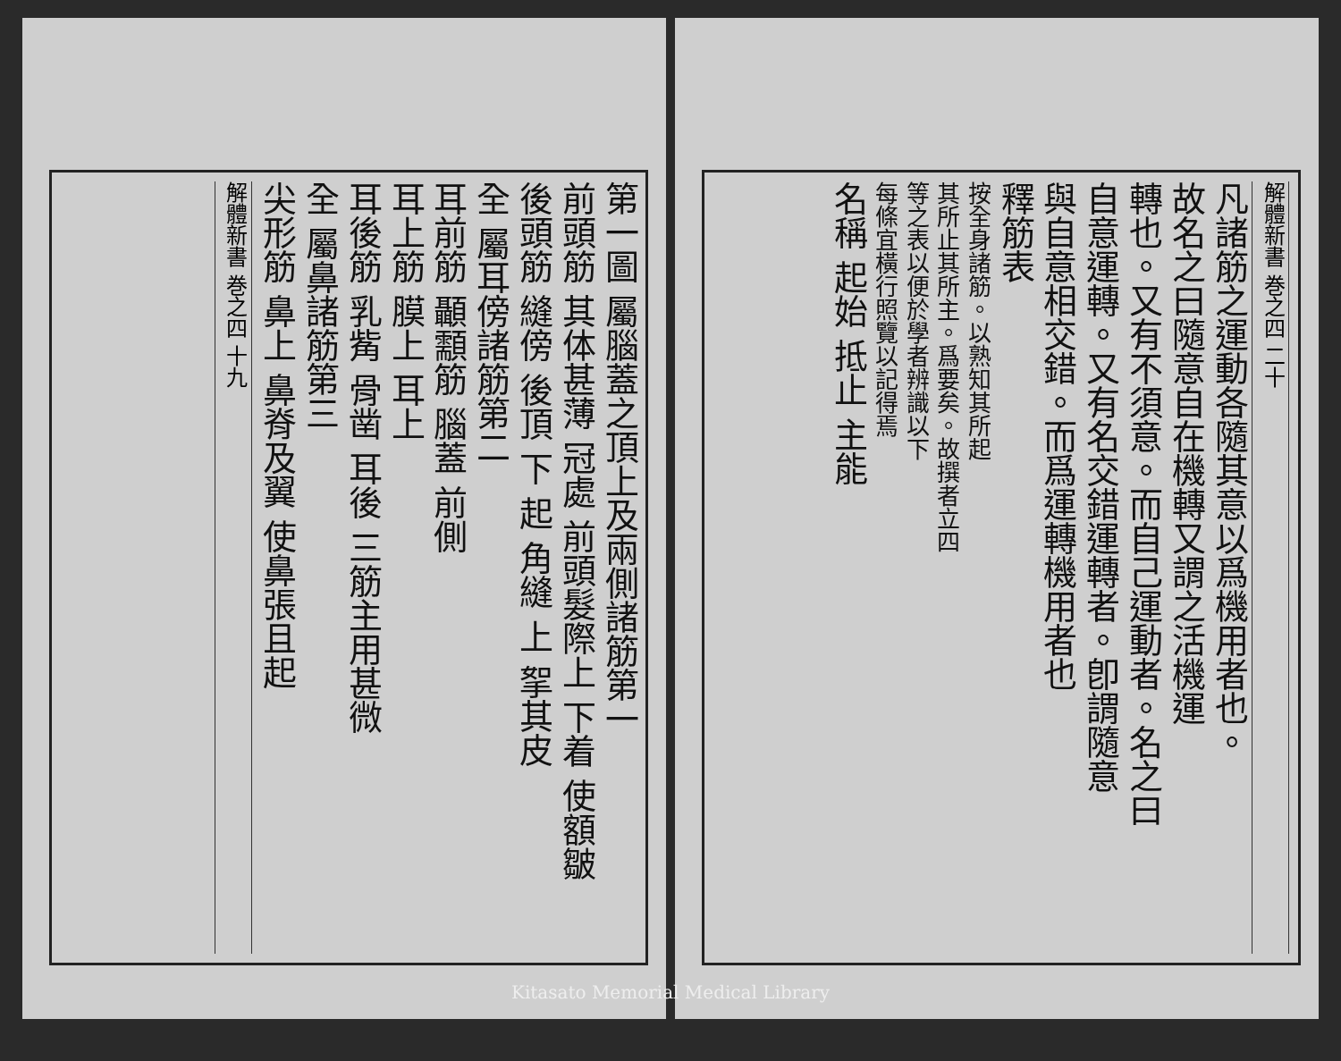第一圖 屬腦蓋之頂上及兩側諸筋第一
前頭筋 其体甚薄 冠處 前頭髮際上 下着 使額皺
後頭筋 縫傍 後頂 下 起 角縫 上 挐其皮
全 屬耳傍諸筋第二
耳前筋 顳顬筋 腦蓋 前側
耳上筋 膜上 耳上
耳後筋 乳觜 骨凿 耳後 三筋主用甚微
全 屬鼻諸筋第三
尖形筋 鼻上 鼻脊及翼 使鼻張且起
解體新書 巻之四 十九
解體新書 巻之四 二十
凡諸筋之運動各隨其意以爲機用者也。
故名之曰隨意自在機轉又謂之活機運
轉也。又有不須意。而自己運動者。名之曰
自意運轉。又有名交錯運轉者。卽謂隨意
與自意相交錯。而爲運轉機用者也
釋筋表
按全身諸筋。以熟知其所起
其所止其所主。爲要矣。故撰者立四
等之表以便於學者辨識以下
每條宜橫行照覽以記得焉
名稱 起始 抵止 主能
Kitasato Memorial Medical Library